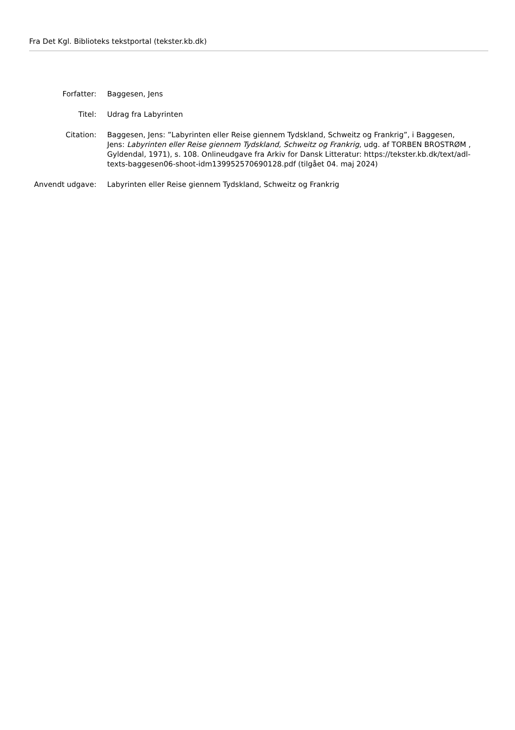Fra Det Kgl. Biblioteks tekstportal (tekster.kb.dk)
| Forfatter: | Baggesen, Jens |
| Titel: | Udrag fra Labyrinten |
| Citation: | Baggesen, Jens: ”Labyrinten eller Reise giennem Tydskland, Schweitz og Frankrig”, i Baggesen, Jens: Labyrinten eller Reise giennem Tydskland, Schweitz og Frankrig , udg. af TORBEN BROSTRØM , Gyldendal, 1971), s. 108. Onlineudgave fra Arkiv for Dansk Litteratur: https://tekster.kb.dk/text/adl-texts-baggesen06-shoot-idm139952570690128.pdf (tilgået 04. maj 2024) |
| Anvendt udgave: | Labyrinten eller Reise giennem Tydskland, Schweitz og Frankrig |